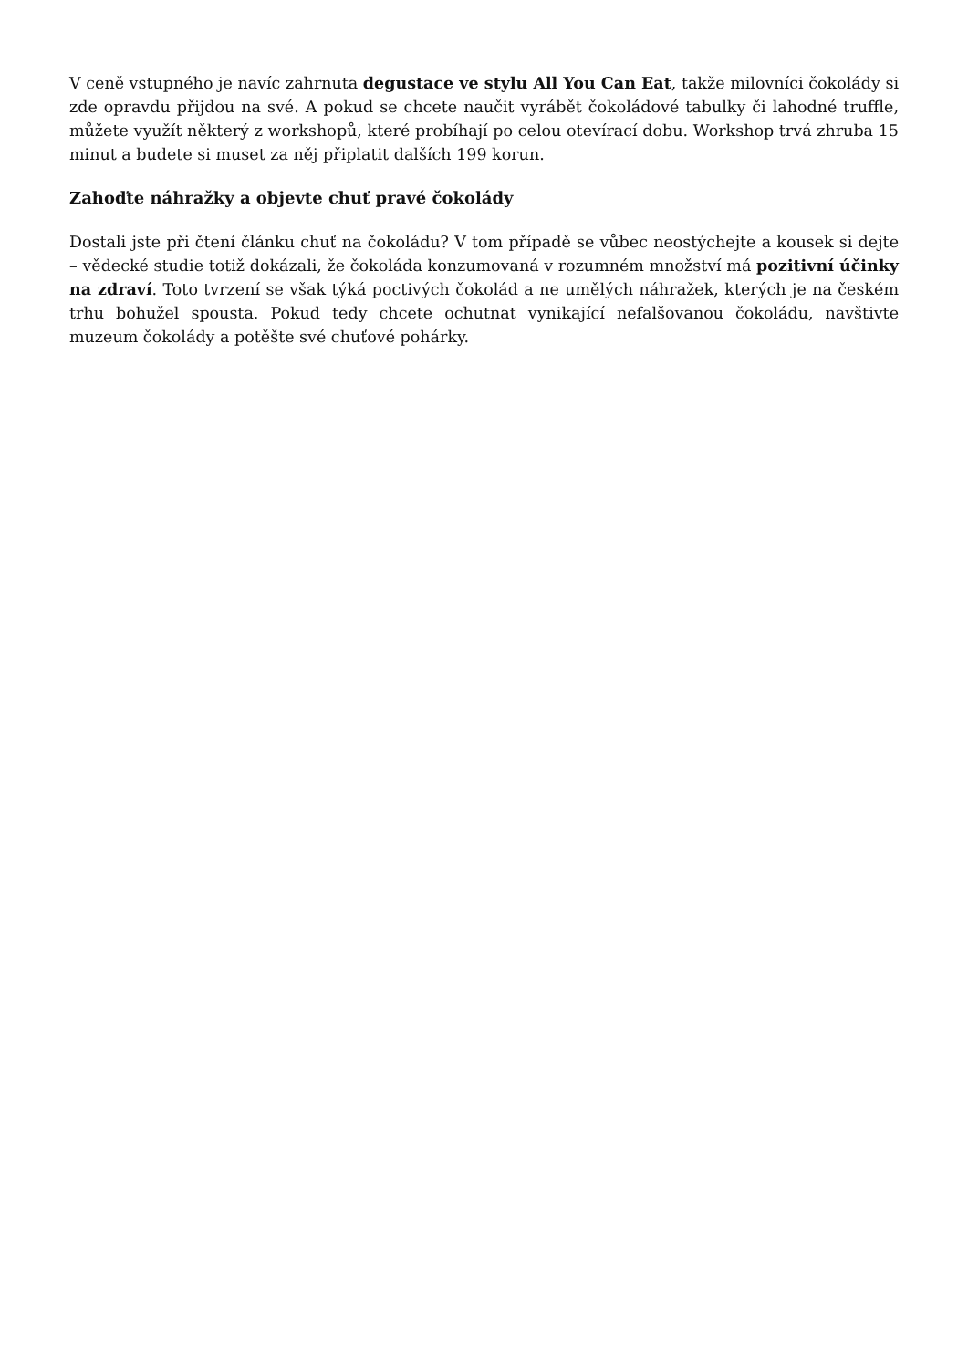V ceně vstupného je navíc zahrnuta degustace ve stylu All You Can Eat, takže milovníci čokolády si zde opravdu přijdou na své. A pokud se chcete naučit vyrábět čokoládové tabulky či lahodné truffle, můžete využít některý z workshopů, které probíhají po celou otevírací dobu. Workshop trvá zhruba 15 minut a budete si muset za něj připlatit dalších 199 korun.
Zahoďte náhražky a objevte chuť pravé čokolády
Dostali jste při čtení článku chuť na čokoládu? V tom případě se vůbec neostýchejte a kousek si dejte – vědecké studie totiž dokázali, že čokoláda konzumovaná v rozumném množství má pozitivní účinky na zdraví. Toto tvrzení se však týká poctivých čokolád a ne umělých náhražek, kterých je na českém trhu bohužel spousta. Pokud tedy chcete ochutnat vynikající nefalšovanou čokoládu, navštivte muzeum čokolády a potěšte své chuťové pohárky.